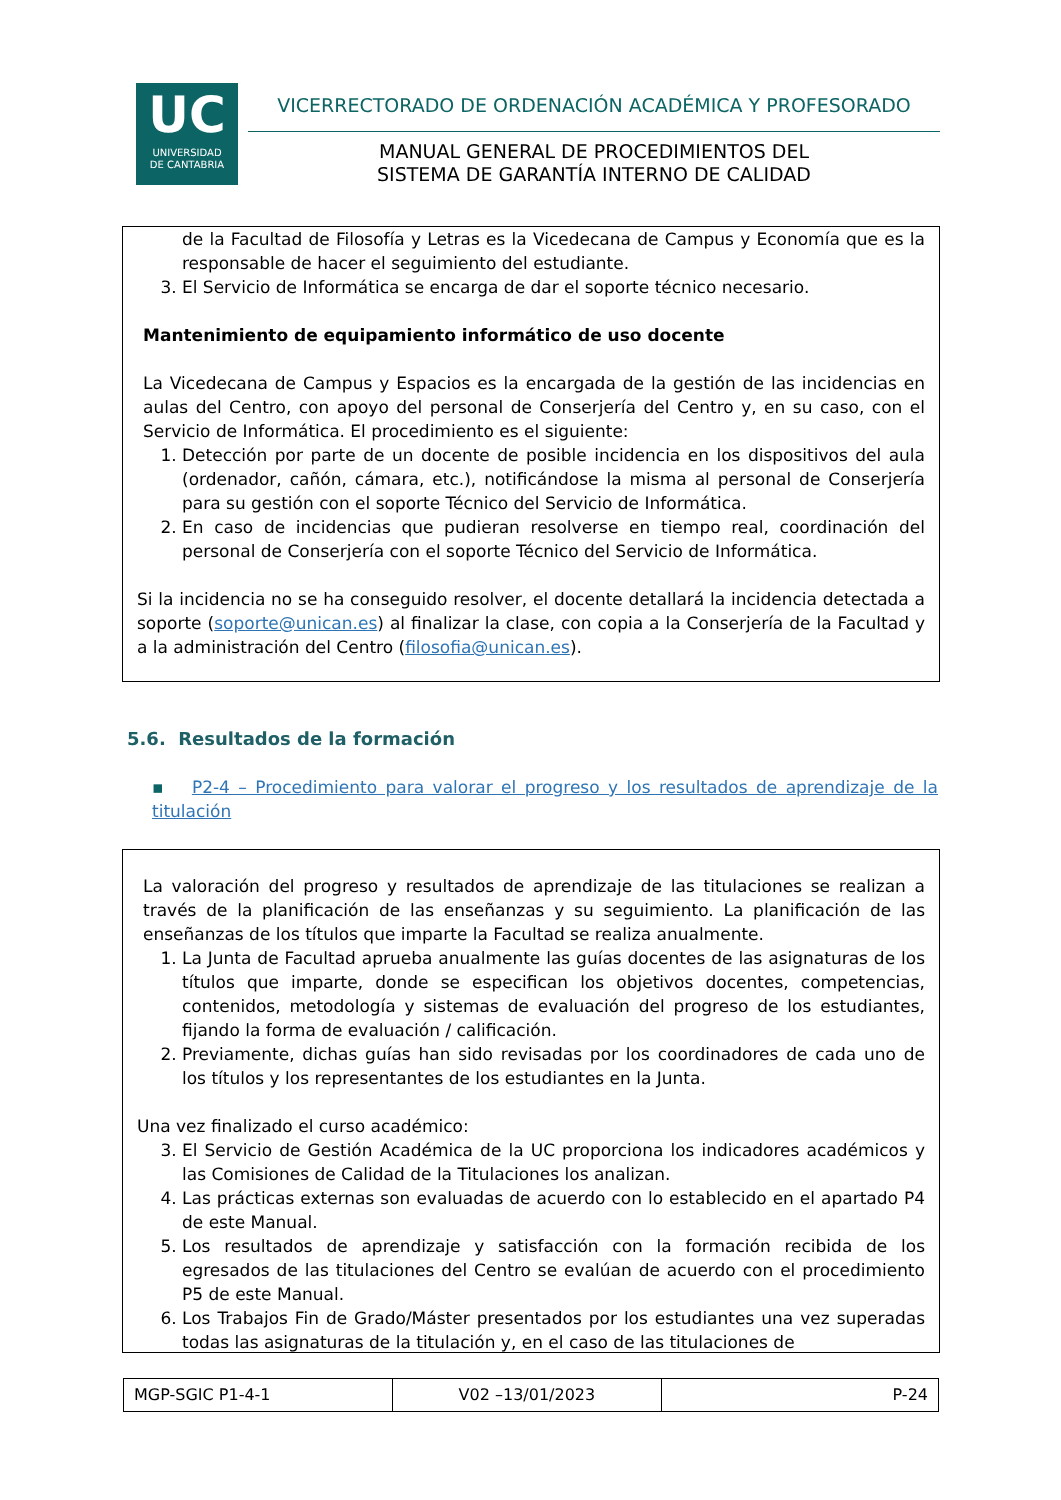UC
UNIVERSIDAD
DE CANTABRIA
VICERRECTORADO DE ORDENACIÓN ACADÉMICA Y PROFESORADO
MANUAL GENERAL DE PROCEDIMIENTOS DEL
SISTEMA DE GARANTÍA INTERNO DE CALIDAD
de la Facultad de Filosofía y Letras es la Vicedecana de Campus y Economía que es la responsable de hacer el seguimiento del estudiante.
3. El Servicio de Informática se encarga de dar el soporte técnico necesario.
Mantenimiento de equipamiento informático de uso docente
La Vicedecana de Campus y Espacios es la encargada de la gestión de las incidencias en aulas del Centro, con apoyo del personal de Conserjería del Centro y, en su caso, con el Servicio de Informática. El procedimiento es el siguiente:
1. Detección por parte de un docente de posible incidencia en los dispositivos del aula (ordenador, cañón, cámara, etc.), notificándose la misma al personal de Conserjería para su gestión con el soporte Técnico del Servicio de Informática.
2. En caso de incidencias que pudieran resolverse en tiempo real, coordinación del personal de Conserjería con el soporte Técnico del Servicio de Informática.
Si la incidencia no se ha conseguido resolver, el docente detallará la incidencia detectada a soporte (soporte@unican.es) al finalizar la clase, con copia a la Conserjería de la Facultad y a la administración del Centro (filosofia@unican.es).
5.6. Resultados de la formación
▪ P2-4 – Procedimiento para valorar el progreso y los resultados de aprendizaje de la titulación
La valoración del progreso y resultados de aprendizaje de las titulaciones se realizan a través de la planificación de las enseñanzas y su seguimiento. La planificación de las enseñanzas de los títulos que imparte la Facultad se realiza anualmente.
1. La Junta de Facultad aprueba anualmente las guías docentes de las asignaturas de los títulos que imparte, donde se especifican los objetivos docentes, competencias, contenidos, metodología y sistemas de evaluación del progreso de los estudiantes, fijando la forma de evaluación / calificación.
2. Previamente, dichas guías han sido revisadas por los coordinadores de cada uno de los títulos y los representantes de los estudiantes en la Junta.
Una vez finalizado el curso académico:
3. El Servicio de Gestión Académica de la UC proporciona los indicadores académicos y las Comisiones de Calidad de la Titulaciones los analizan.
4. Las prácticas externas son evaluadas de acuerdo con lo establecido en el apartado P4 de este Manual.
5. Los resultados de aprendizaje y satisfacción con la formación recibida de los egresados de las titulaciones del Centro se evalúan de acuerdo con el procedimiento P5 de este Manual.
6. Los Trabajos Fin de Grado/Máster presentados por los estudiantes una vez superadas todas las asignaturas de la titulación y, en el caso de las titulaciones de
| MGP-SGIC P1-4-1 | V02 –13/01/2023 | P-24 |